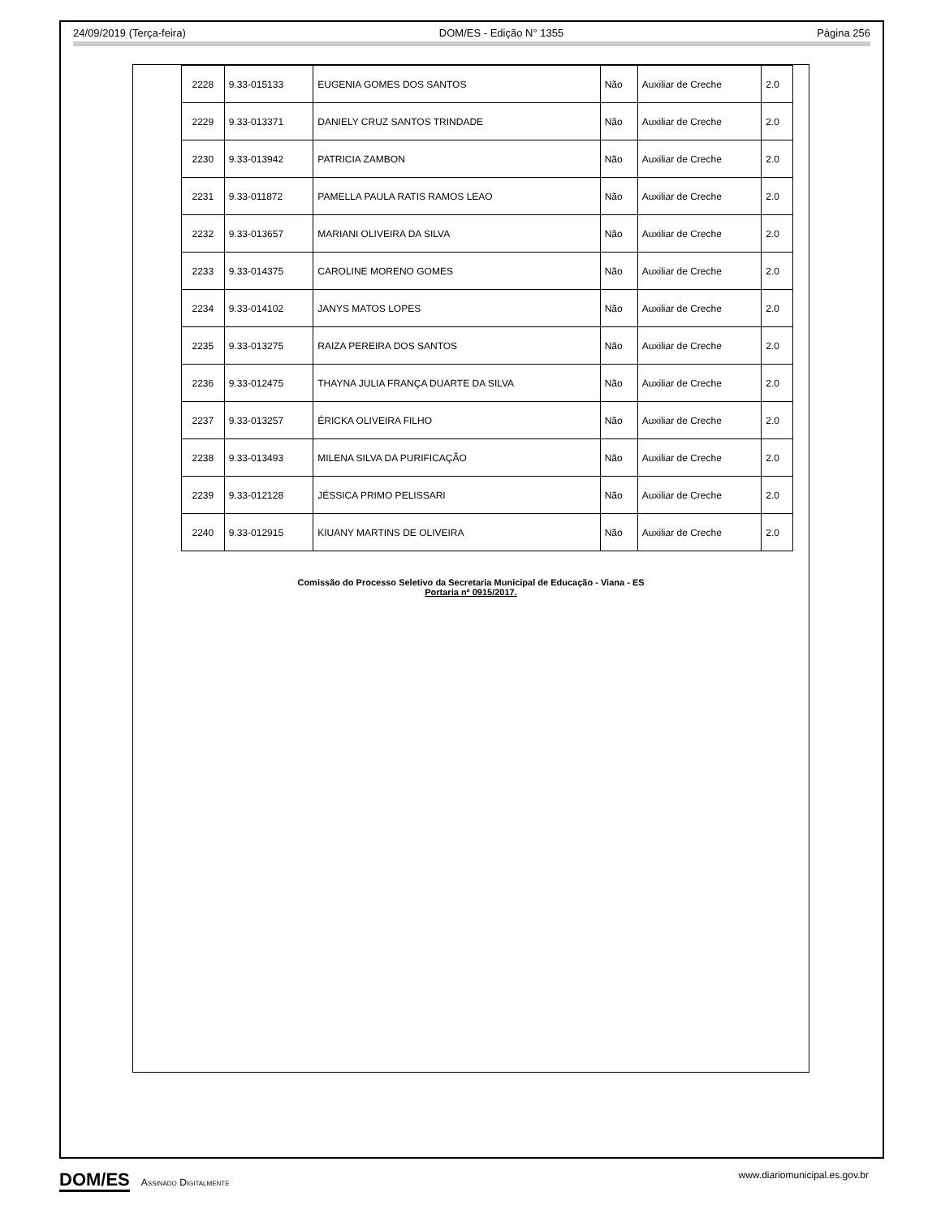24/09/2019 (Terça-feira) DOM/ES - Edição N° 1355 Página 256
| 2228 | 9.33-015133 | EUGENIA GOMES DOS SANTOS | Não | Auxiliar de Creche | 2.0 |
| 2229 | 9.33-013371 | DANIELY CRUZ SANTOS TRINDADE | Não | Auxiliar de Creche | 2.0 |
| 2230 | 9.33-013942 | PATRICIA ZAMBON | Não | Auxiliar de Creche | 2.0 |
| 2231 | 9.33-011872 | PAMELLA PAULA RATIS RAMOS LEAO | Não | Auxiliar de Creche | 2.0 |
| 2232 | 9.33-013657 | MARIANI OLIVEIRA DA SILVA | Não | Auxiliar de Creche | 2.0 |
| 2233 | 9.33-014375 | CAROLINE MORENO GOMES | Não | Auxiliar de Creche | 2.0 |
| 2234 | 9.33-014102 | JANYS MATOS LOPES | Não | Auxiliar de Creche | 2.0 |
| 2235 | 9.33-013275 | RAIZA PEREIRA DOS SANTOS | Não | Auxiliar de Creche | 2.0 |
| 2236 | 9.33-012475 | THAYNA JULIA FRANÇA DUARTE DA SILVA | Não | Auxiliar de Creche | 2.0 |
| 2237 | 9.33-013257 | ÉRICKA OLIVEIRA FILHO | Não | Auxiliar de Creche | 2.0 |
| 2238 | 9.33-013493 | MILENA SILVA DA PURIFICAÇÃO | Não | Auxiliar de Creche | 2.0 |
| 2239 | 9.33-012128 | JÉSSICA PRIMO PELISSARI | Não | Auxiliar de Creche | 2.0 |
| 2240 | 9.33-012915 | KIUANY MARTINS DE OLIVEIRA | Não | Auxiliar de Creche | 2.0 |
Comissão do Processo Seletivo da Secretaria Municipal de Educação - Viana - ES
Portaria nº 0915/2017.
DOM/ES Assinado Digitalmente www.diariomunicipal.es.gov.br